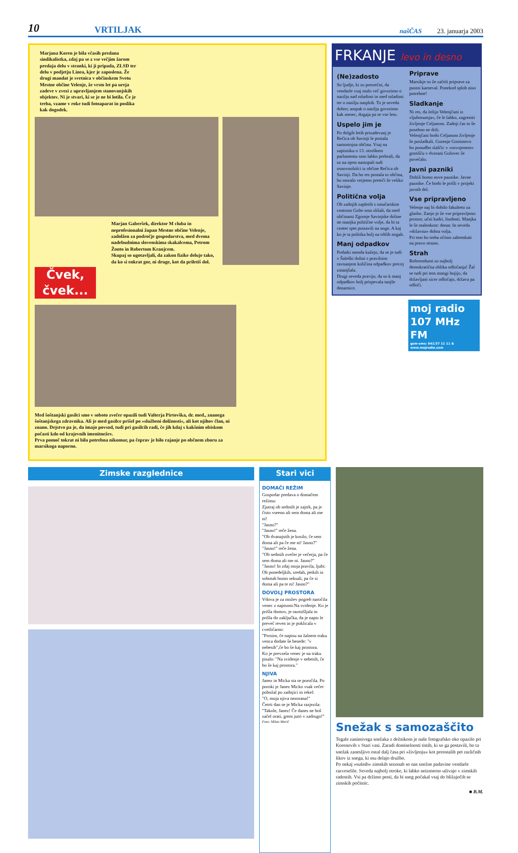10 VRTILJAK našČAS 23. januarja 2003
Marjana Koren je bila včasih predana sindikalistka, zdaj pa se z vse večjim žarom predaja delu v stranki, ki ji pripada, ZLSD ter delu v podjetju Linea, kjer je zaposlena. Že drugi mandat je svetnica v občinskem Svetu Mestne občine Velenje, že vrsto let pa ureja zadeve v zvezi z upravljanjem stanovanjskih objektov. Ni je stvari, ki se je ne bi lotila. Če je treba, vzame v roke tudi fotoaparat in poslika kak dogodek.
Marjan Gaberšek, direktor M cluba in neprofesionalni župan Mestne občine Velenje, zadolžen za področje gospodarstva, med dvema nadebudnima slovenskima skakalcema, Petrom Žonto in Robertom Kranjcem.
Skupaj so ugotavljali, da zakon fizike deluje tako, da ko si enkrat gor, ni druge, kot da priletiš dol.
Čvek, čvek...
Med šoštanjski gasilci smo v soboto zvečer opazili tudi Valterja Pirtovška, dr. med., znanega šoštanjskega zdravnika. Ali je med gasilce prišel po »službeni dolžnosti«, ali kot njihov član, ni znano. Dejstvo pa je, da imajo povsod, tudi pri gasilcih radi, če jih kdaj s kakšnim obiskom počasti kdo od krajevnih imenitnežev.
Prva pomoč tokrat ni bila potrebna nikomur, pa čeprav je bilo rajanje po občnem zboru za marsikoga naporno.
FRKANJE levo in desno
(Ne)zadosto
So ljudje, ki so presrečni, da vendarle vsaj malo več govorimo o nasilju nad mladimi in med mladimi ter o nasilju nasploh. To je seveda dobro; ampak o nasilju govorimo kak mesec, dogaja pa se vse leto.
Uspelo jim je
Po dolgih letih prizadevanj je Rečica ob Savinji le postala samostojna občina. Vsaj na zapisniku o 13. otroškem parlamentu smo lahko prebrali, da so na njem nastopali tudi osnovnošolci iz občine Rečica ob Savinji. Da bo res postala to občina, bo moralo verjetno preteči še veliko Savinje.
Politična volja
Ob zadnjih zapletih s smučarskim centrom Golte smo slišali, da med občinami Zgornje Savinjske doline ne manjka politične volje, da bi ta center spet postavili na noge. A kaj ko je ta politika bolj na trhlih nogah.
Manj odpadkov
Podatki menda kažejo, da se je tudi v Šaleški dolini s pravilnim ravnanjem količina odpadkov precej zmanjšala.
Drugi seveda pravijo, da so k manj odpadkov bolj prispevala tanjše denarnice.
Priprave
Marsikje so že začeli priprave za pustni karneval. Ponekod sploh niso potrebne!
Sladkanje
Ni res, da želijo Velenjčani iz »ljubosumja«, če le lahko, zagreniti življenje Celjanom. Zadnji čas to še posebno ne drži.
Velenjčani bodo Celjanom življenje še posladkali. Gorenje Gostinstvo bo ponudbo slaščic v »osvojenem« gostišču v dvorani Golovec še povečalo.
Javni pazniki
Dobili bomo nove paznike. Javne paznike. Če bodo le prišli v projekt javnih del.
Vse pripravljeno
Velenje naj bi dobilo fakulteto za glasbo. Zanjo je že vse pripravljeno: prostor, učni kadri, študenti. Manjka le še malenkost: denar. In seveda »državna« dobra volja.
Pri tem bo treba očitno zabrenkati na pravo struno.
Strah
Referendumi so najbolj demokratična oblika odločanja! Žal se tudi pri tem mnogi bojijo, da državljani sicer odločajo, država pa odloči.
moj radio
107 MHz FM
gsm-sms: 041/37 11 11 & www.mojradio.com
Zimske razglednice Stari vici
DOMAČI REŽIM
Gospodar predava o domačem režimu:
Zjutraj ob sedmih je zajtrk, pa je čisto vseeno ali sem doma ali me ni!
"Jasno?"
"Jasno!" reče žena.
"Ob dvanajstih je kosilo, če sem doma ali pa če me ni! Jasno?"
"Jasno!" reče žena.
"Ob sedmih zvečer je večerja, pa če sem doma ali me ni. Jasno?"
"Jasno! In zdaj moja pravila, ljubi: Ob ponedeljkih, sredah, petkih in sobotah bomo seksali, pa če si doma ali pa te ni! Jasno?"
DOVOLJ PROSTORA
Vdova je za možev pogreb naročila venec z napisom:Na svidenje. Ko je prišla domov, je razmišljala in prišla do zaključka, da je napis le preveč reven in je poklicala v cvetličarno:
"Prosim, če napisu na žalnem traku venca dodate še besede: "v nebesih",če bo še kaj prostora.
Ko je prevzela venec je na traku pisalo: "Na svidenje v nebesih, če bo še kaj prostora."
NJIVA
Janez in Micka sta se poročila. Po poroki je Janez Micko vsak večer pobožal po zadnjici in rekel:
"O, moja njiva nezorana!"
Četrti dan se je Micka razjezila:
"Takole, Janez! Če danes ne boš začel orati, grem jutri v zadrugo!"
Foto: Milan Marič
Snežak s samozaščito
Tegale zanimivega snežaka z dežnikom je naše fotografsko oko opazilo pri Korenovih v Stari vasi. Zaradi domiselnosti tistih, ki so ga postavili, bo ta snežak zanesljivo ostal dalj časa pri »življenju« kot preostalih pet različnih likov iz snega, ki mu delajo družbo.
Po nekaj »sušnih« zimskih sezonah so nas snežne padavine vendarle razveselile. Seveda najbolj otroke, ki lahko neizmerno uživajo v zimskih radostih. Vsi pa držimo pesti, da bi sneg počakal vsaj do bližajočih se zimskih počitnic.
■ B.M.